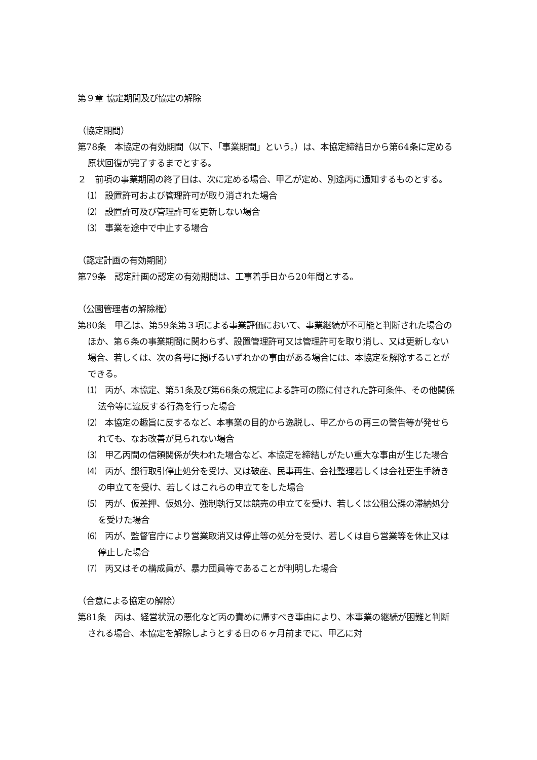第９章 協定期間及び協定の解除
（協定期間）
第78条　本協定の有効期間（以下、「事業期間」という。）は、本協定締結日から第64条に定める原状回復が完了するまでとする。
２　前項の事業期間の終了日は、次に定める場合、甲乙が定め、別途丙に通知するものとする。
⑴　設置許可および管理許可が取り消された場合
⑵　設置許可及び管理許可を更新しない場合
⑶　事業を途中で中止する場合
（認定計画の有効期間）
第79条　認定計画の認定の有効期間は、工事着手日から20年間とする。
（公園管理者の解除権）
第80条　甲乙は、第59条第３項による事業評価において、事業継続が不可能と判断された場合のほか、第６条の事業期間に関わらず、設置管理許可又は管理許可を取り消し、又は更新しない場合、若しくは、次の各号に掲げるいずれかの事由がある場合には、本協定を解除することができる。
⑴　丙が、本協定、第51条及び第66条の規定による許可の際に付された許可条件、その他関係法令等に違反する行為を行った場合
⑵　本協定の趣旨に反するなど、本事業の目的から逸脱し、甲乙からの再三の警告等が発せられても、なお改善が見られない場合
⑶　甲乙丙間の信頼関係が失われた場合など、本協定を締結しがたい重大な事由が生じた場合
⑷　丙が、銀行取引停止処分を受け、又は破産、民事再生、会社整理若しくは会社更生手続きの申立てを受け、若しくはこれらの申立てをした場合
⑸　丙が、仮差押、仮処分、強制執行又は競売の申立てを受け、若しくは公租公課の滞納処分を受けた場合
⑹　丙が、監督官庁により営業取消又は停止等の処分を受け、若しくは自ら営業等を休止又は停止した場合
⑺　丙又はその構成員が、暴力団員等であることが判明した場合
（合意による協定の解除）
第81条　丙は、経営状況の悪化など丙の責めに帰すべき事由により、本事業の継続が困難と判断される場合、本協定を解除しようとする日の６ヶ月前までに、甲乙に対